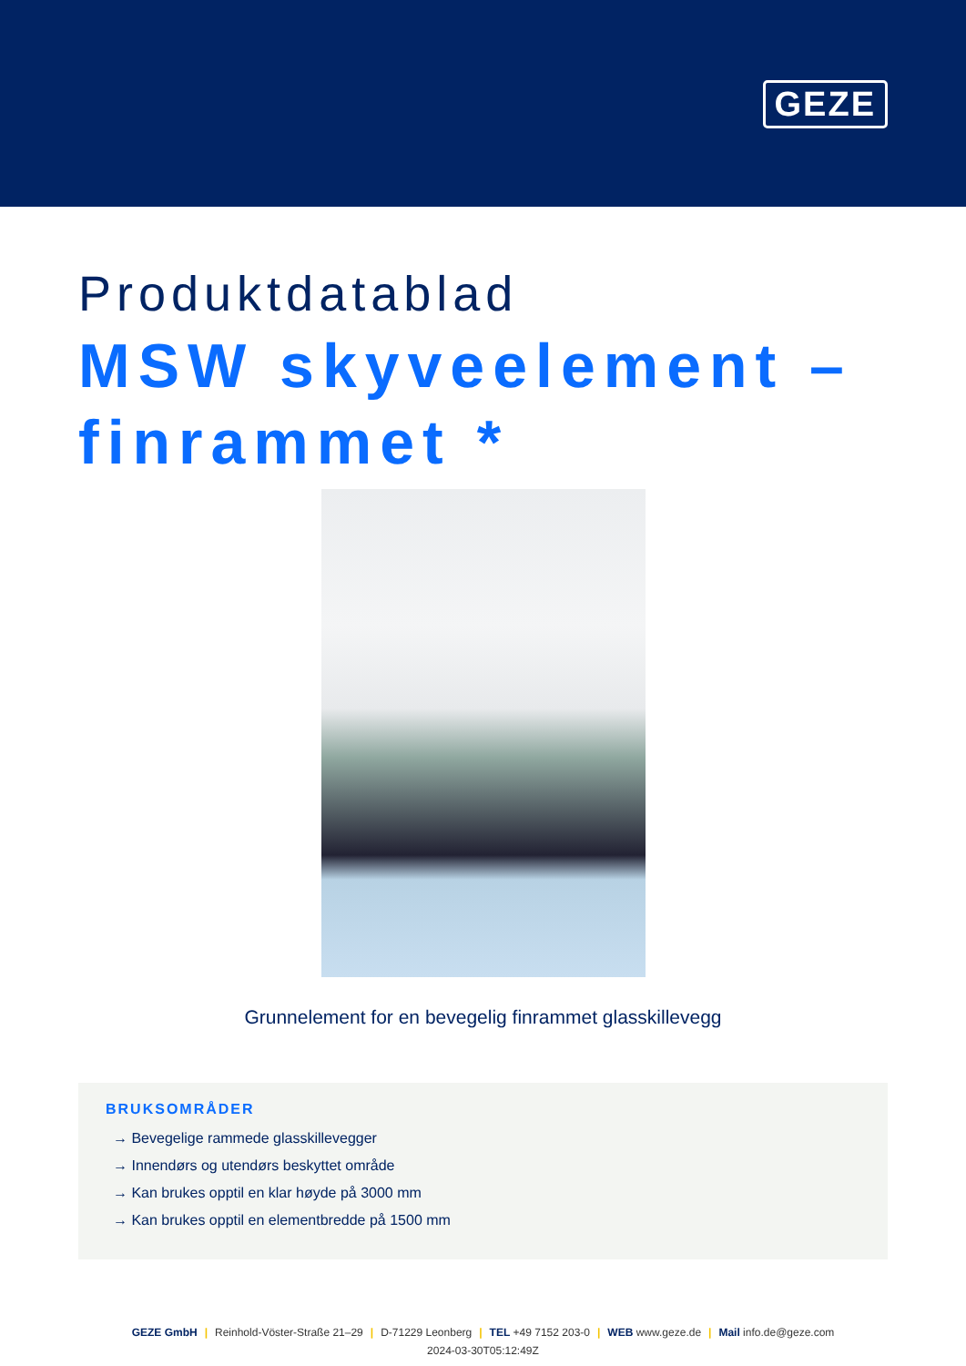GEZE
Produktdatablad
MSW skyveelement – finrammet *
Grunnelement for en bevegelig finrammet glasskillevegg
BRUKSOMRÅDER
→ Bevegelige rammede glasskillevegger
→ Innendørs og utendørs beskyttet område
→ Kan brukes opptil en klar høyde på 3000 mm
→ Kan brukes opptil en elementbredde på 1500 mm
GEZE GmbH | Reinhold-Vöster-Straße 21–29 | D-71229 Leonberg | TEL +49 7152 203-0 | WEB www.geze.de | Mail info.de@geze.com
2024-03-30T05:12:49Z